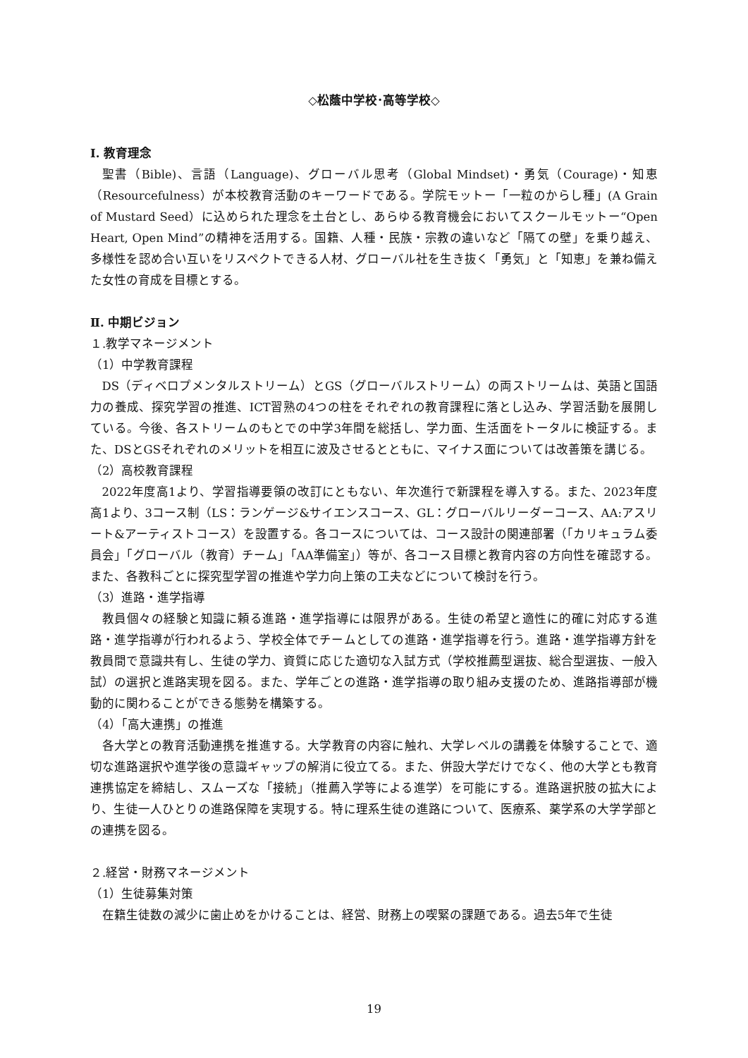◇松蔭中学校･高等学校◇
I. 教育理念
聖書（Bible)、言語（Language)、グローバル思考（Global Mindset)・勇気（Courage)・知恵（Resourcefulness）が本校教育活動のキーワードである。学院モットー「一粒のからし種」(A Grain of Mustard Seed）に込められた理念を土台とし、あらゆる教育機会においてスクールモットー“Open Heart, Open Mind”の精神を活用する。国籍、人種・民族・宗教の違いなど「隔ての壁」を乗り越え、多様性を認め合い互いをリスペクトできる人材、グローバル社を生き抜く「勇気」と「知恵」を兼ね備えた女性の育成を目標とする。
Ⅱ. 中期ビジョン
１.教学マネージメント
（1）中学教育課程
DS（ディベロプメンタルストリーム）とGS（グローバルストリーム）の両ストリームは、英語と国語力の養成、探究学習の推進、ICT習熟の4つの柱をそれぞれの教育課程に落とし込み、学習活動を展開している。今後、各ストリームのもとでの中学3年間を総括し、学力面、生活面をトータルに検証する。また、DSとGSそれぞれのメリットを相互に波及させるとともに、マイナス面については改善策を講じる。
（2）高校教育課程
2022年度高1より、学習指導要領の改訂にともない、年次進行で新課程を導入する。また、2023年度高1より、3コース制（LS：ランゲージ&サイエンスコース、GL：グローバルリーダーコース、AA:アスリート&アーティストコース）を設置する。各コースについては、コース設計の関連部署（「カリキュラム委員会」「グローバル（教育）チーム」「AA準備室」）等が、各コース目標と教育内容の方向性を確認する。また、各教科ごとに探究型学習の推進や学力向上策の工夫などについて検討を行う。
（3）進路・進学指導
教員個々の経験と知識に頼る進路・進学指導には限界がある。生徒の希望と適性に的確に対応する進路・進学指導が行われるよう、学校全体でチームとしての進路・進学指導を行う。進路・進学指導方針を教員間で意識共有し、生徒の学力、資質に応じた適切な入試方式（学校推薦型選抜、総合型選抜、一般入試）の選択と進路実現を図る。また、学年ごとの進路・進学指導の取り組み支援のため、進路指導部が機動的に関わることができる態勢を構築する。
（4）「高大連携」の推進
各大学との教育活動連携を推進する。大学教育の内容に触れ、大学レベルの講義を体験することで、適切な進路選択や進学後の意識ギャップの解消に役立てる。また、併設大学だけでなく、他の大学とも教育連携協定を締結し、スムーズな「接続」（推薦入学等による進学）を可能にする。進路選択肢の拡大により、生徒一人ひとりの進路保障を実現する。特に理系生徒の進路について、医療系、薬学系の大学学部との連携を図る。
２.経営・財務マネージメント
（1）生徒募集対策
在籍生徒数の減少に歯止めをかけることは、経営、財務上の喫緊の課題である。過去5年で生徒
19